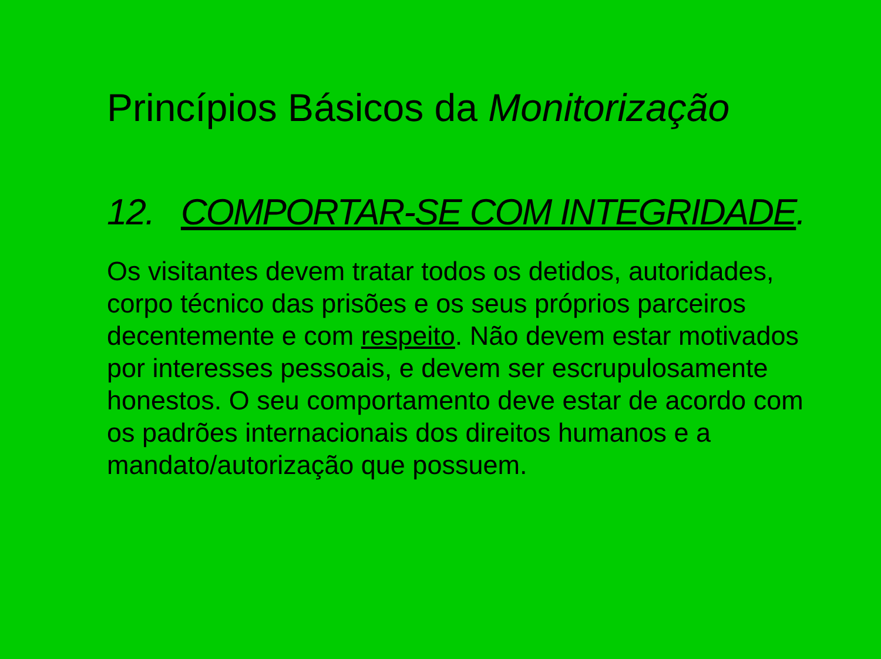Princípios Básicos da Monitorização
12. COMPORTAR-SE COM INTEGRIDADE.
Os visitantes devem tratar todos os detidos, autoridades, corpo técnico das prisões e os seus próprios parceiros decentemente e com respeito. Não devem estar motivados por interesses pessoais, e devem ser escrupulosamente honestos. O seu comportamento deve estar de acordo com os padrões internacionais dos direitos humanos e a mandato/autorização que possuem.